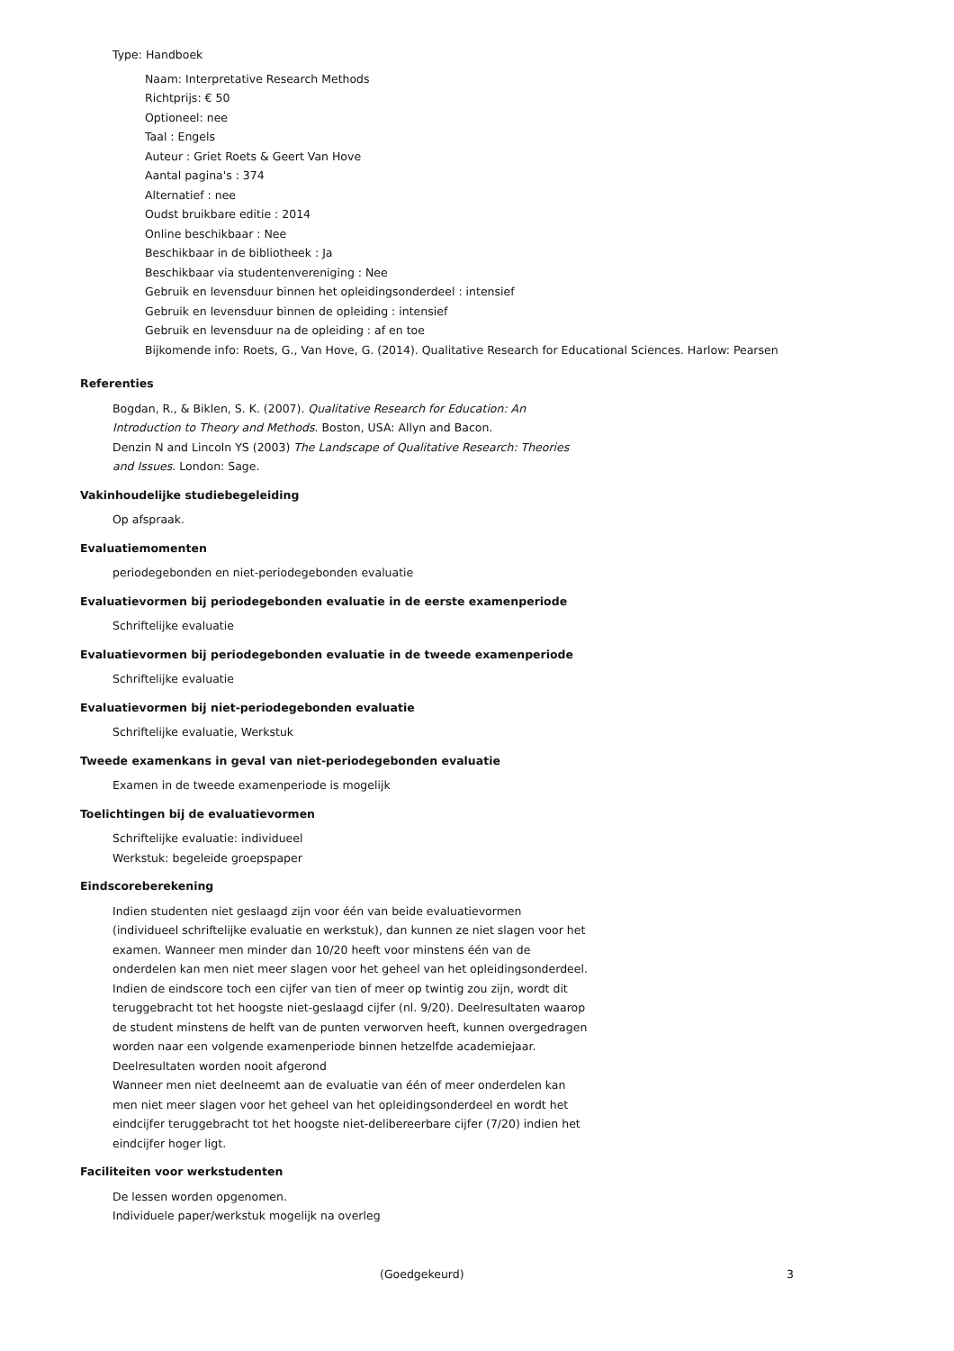Type: Handboek
Naam: Interpretative Research Methods
Richtprijs: € 50
Optioneel: nee
Taal : Engels
Auteur : Griet Roets & Geert Van Hove
Aantal pagina's : 374
Alternatief : nee
Oudst bruikbare editie : 2014
Online beschikbaar : Nee
Beschikbaar in de bibliotheek : Ja
Beschikbaar via studentenvereniging : Nee
Gebruik en levensduur binnen het opleidingsonderdeel : intensief
Gebruik en levensduur binnen de opleiding : intensief
Gebruik en levensduur na de opleiding : af en toe
Bijkomende info: Roets, G., Van Hove, G. (2014). Qualitative Research for Educational Sciences. Harlow: Pearsen
Referenties
Bogdan, R., & Biklen, S. K. (2007). Qualitative Research for Education: An Introduction to Theory and Methods. Boston, USA: Allyn and Bacon.
Denzin N and Lincoln YS (2003) The Landscape of Qualitative Research: Theories and Issues. London: Sage.
Vakinhoudelijke studiebegeleiding
Op afspraak.
Evaluatiemomenten
periodegebonden en niet-periodegebonden evaluatie
Evaluatievormen bij periodegebonden evaluatie in de eerste examenperiode
Schriftelijke evaluatie
Evaluatievormen bij periodegebonden evaluatie in de tweede examenperiode
Schriftelijke evaluatie
Evaluatievormen bij niet-periodegebonden evaluatie
Schriftelijke evaluatie, Werkstuk
Tweede examenkans in geval van niet-periodegebonden evaluatie
Examen in de tweede examenperiode is mogelijk
Toelichtingen bij de evaluatievormen
Schriftelijke evaluatie: individueel
Werkstuk: begeleide groepspaper
Eindscoreberekening
Indien studenten niet geslaagd zijn voor één van beide evaluatievormen (individueel schriftelijke evaluatie en werkstuk), dan kunnen ze niet slagen voor het examen. Wanneer men minder dan 10/20 heeft voor minstens één van de onderdelen kan men niet meer slagen voor het geheel van het opleidingsonderdeel. Indien de eindscore toch een cijfer van tien of meer op twintig zou zijn, wordt dit teruggebracht tot het hoogste niet-geslaagd cijfer (nl. 9/20). Deelresultaten waarop de student minstens de helft van de punten verworven heeft, kunnen overgedragen worden naar een volgende examenperiode binnen hetzelfde academiejaar. Deelresultaten worden nooit afgerond
Wanneer men niet deelneemt aan de evaluatie van één of meer onderdelen kan men niet meer slagen voor het geheel van het opleidingsonderdeel en wordt het eindcijfer teruggebracht tot het hoogste niet-delibereerbare cijfer (7/20) indien het eindcijfer hoger ligt.
Faciliteiten voor werkstudenten
De lessen worden opgenomen.
Individuele paper/werkstuk mogelijk na overleg
(Goedgekeurd) 3